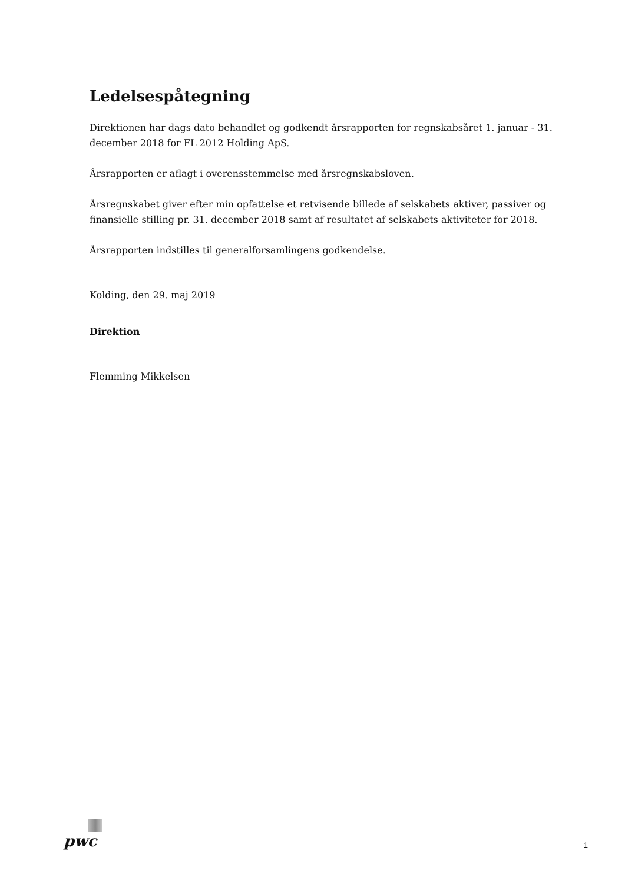Ledelsespåtegning
Direktionen har dags dato behandlet og godkendt årsrapporten for regnskabsåret 1. januar - 31. december 2018 for FL 2012 Holding ApS.
Årsrapporten er aflagt i overensstemmelse med årsregnskabsloven.
Årsregnskabet giver efter min opfattelse et retvisende billede af selskabets aktiver, passiver og finansielle stilling pr. 31. december 2018 samt af resultatet af selskabets aktiviteter for 2018.
Årsrapporten indstilles til generalforsamlingens godkendelse.
Kolding, den 29. maj 2019
Direktion
Flemming Mikkelsen
pwc
1